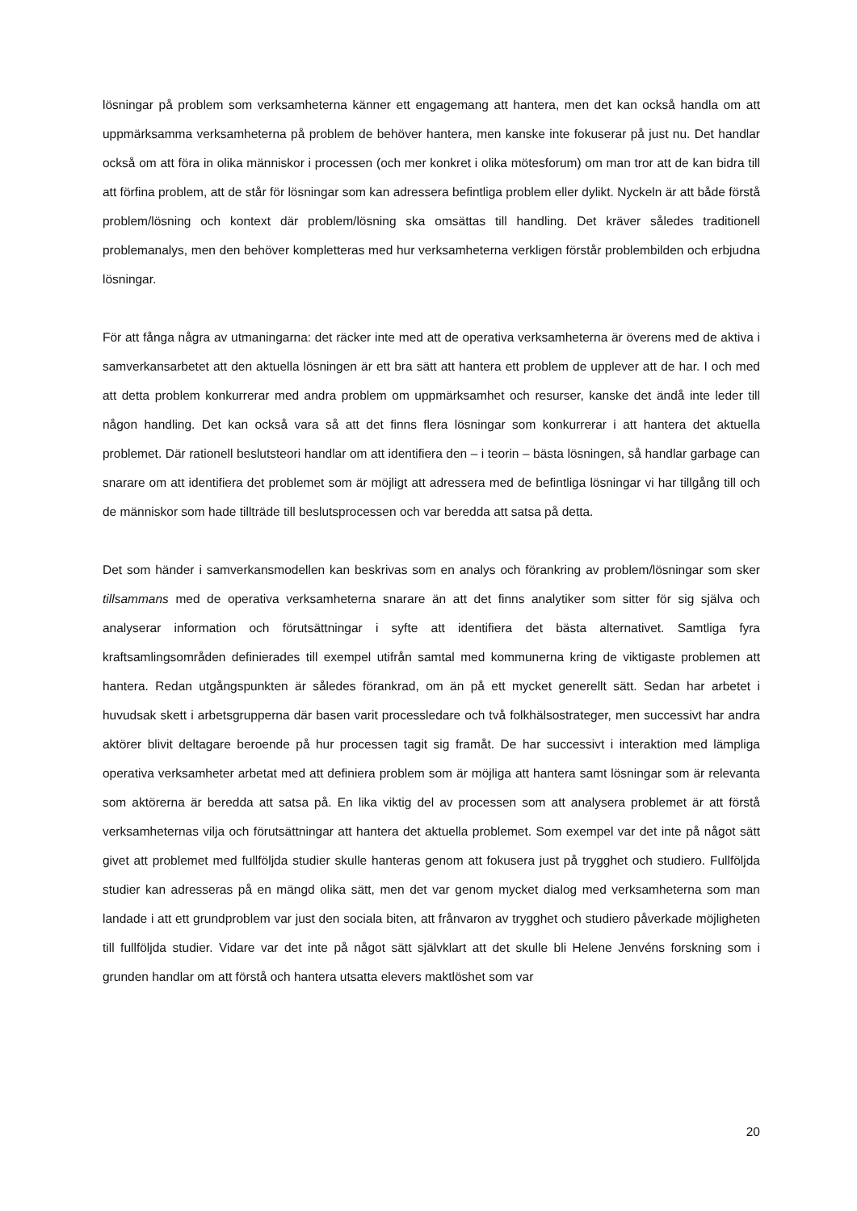lösningar på problem som verksamheterna känner ett engagemang att hantera, men det kan också handla om att uppmärksamma verksamheterna på problem de behöver hantera, men kanske inte fokuserar på just nu. Det handlar också om att föra in olika människor i processen (och mer konkret i olika mötesforum) om man tror att de kan bidra till att förfina problem, att de står för lösningar som kan adressera befintliga problem eller dylikt. Nyckeln är att både förstå problem/lösning och kontext där problem/lösning ska omsättas till handling. Det kräver således traditionell problemanalys, men den behöver kompletteras med hur verksamheterna verkligen förstår problembilden och erbjudna lösningar.
För att fånga några av utmaningarna: det räcker inte med att de operativa verksamheterna är överens med de aktiva i samverkansarbetet att den aktuella lösningen är ett bra sätt att hantera ett problem de upplever att de har. I och med att detta problem konkurrerar med andra problem om uppmärksamhet och resurser, kanske det ändå inte leder till någon handling. Det kan också vara så att det finns flera lösningar som konkurrerar i att hantera det aktuella problemet. Där rationell beslutsteori handlar om att identifiera den – i teorin – bästa lösningen, så handlar garbage can snarare om att identifiera det problemet som är möjligt att adressera med de befintliga lösningar vi har tillgång till och de människor som hade tillträde till beslutsprocessen och var beredda att satsa på detta.
Det som händer i samverkansmodellen kan beskrivas som en analys och förankring av problem/lösningar som sker tillsammans med de operativa verksamheterna snarare än att det finns analytiker som sitter för sig själva och analyserar information och förutsättningar i syfte att identifiera det bästa alternativet. Samtliga fyra kraftsamlingsområden definierades till exempel utifrån samtal med kommunerna kring de viktigaste problemen att hantera. Redan utgångspunkten är således förankrad, om än på ett mycket generellt sätt. Sedan har arbetet i huvudsak skett i arbetsgrupperna där basen varit processledare och två folkhälsostrateger, men successivt har andra aktörer blivit deltagare beroende på hur processen tagit sig framåt. De har successivt i interaktion med lämpliga operativa verksamheter arbetat med att definiera problem som är möjliga att hantera samt lösningar som är relevanta som aktörerna är beredda att satsa på. En lika viktig del av processen som att analysera problemet är att förstå verksamheternas vilja och förutsättningar att hantera det aktuella problemet. Som exempel var det inte på något sätt givet att problemet med fullföljda studier skulle hanteras genom att fokusera just på trygghet och studiero. Fullföljda studier kan adresseras på en mängd olika sätt, men det var genom mycket dialog med verksamheterna som man landade i att ett grundproblem var just den sociala biten, att frånvaron av trygghet och studiero påverkade möjligheten till fullföljda studier. Vidare var det inte på något sätt självklart att det skulle bli Helene Jenvéns forskning som i grunden handlar om att förstå och hantera utsatta elevers maktlöshet som var
20